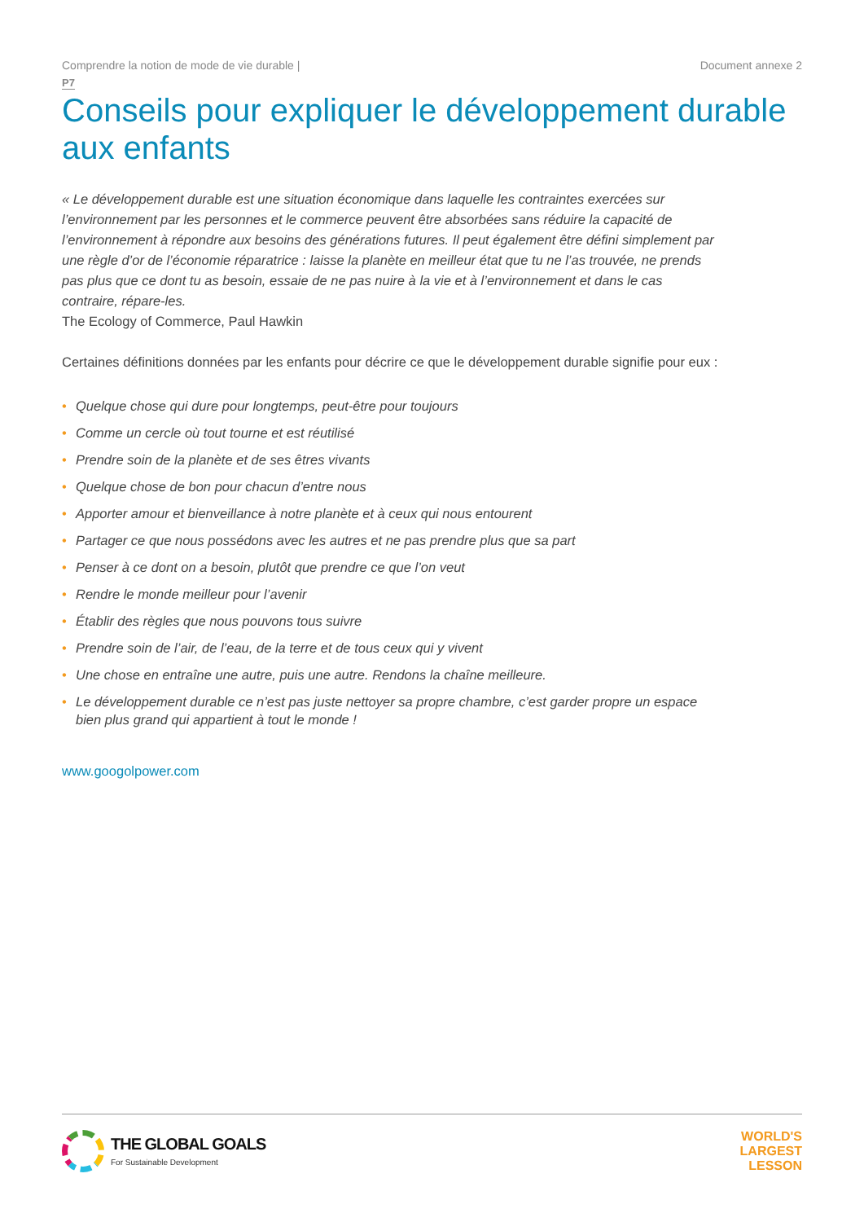Comprendre la notion de mode de vie durable | Document annexe 2
P7
Conseils pour expliquer le développement durable aux enfants
« Le développement durable est une situation économique dans laquelle les contraintes exercées sur l’environnement par les personnes et le commerce peuvent être absorbées sans réduire la capacité de l’environnement à répondre aux besoins des générations futures. Il peut également être défini simplement par une règle d’or de l’économie réparatrice : laisse la planète en meilleur état que tu ne l’as trouvée, ne prends pas plus que ce dont tu as besoin, essaie de ne pas nuire à la vie et à l’environnement et dans le cas contraire, répare-les.
The Ecology of Commerce, Paul Hawkin
Certaines définitions données par les enfants pour décrire ce que le développement durable signifie pour eux :
• Quelque chose qui dure pour longtemps, peut-être pour toujours
• Comme un cercle où tout tourne et est réutilisé
• Prendre soin de la planète et de ses êtres vivants
• Quelque chose de bon pour chacun d’entre nous
• Apporter amour et bienveillance à notre planète et à ceux qui nous entourent
• Partager ce que nous possédons avec les autres et ne pas prendre plus que sa part
• Penser à ce dont on a besoin, plutôt que prendre ce que l’on veut
• Rendre le monde meilleur pour l’avenir
• Établir des règles que nous pouvons tous suivre
• Prendre soin de l’air, de l’eau, de la terre et de tous ceux qui y vivent
• Une chose en entraîne une autre, puis une autre. Rendons la chaîne meilleure.
• Le développement durable ce n’est pas juste nettoyer sa propre chambre, c’est garder propre un espace bien plus grand qui appartient à tout le monde !
www.googolpower.com
THE GLOBAL GOALS
For Sustainable Development
WORLD'S
LARGEST
LESSON